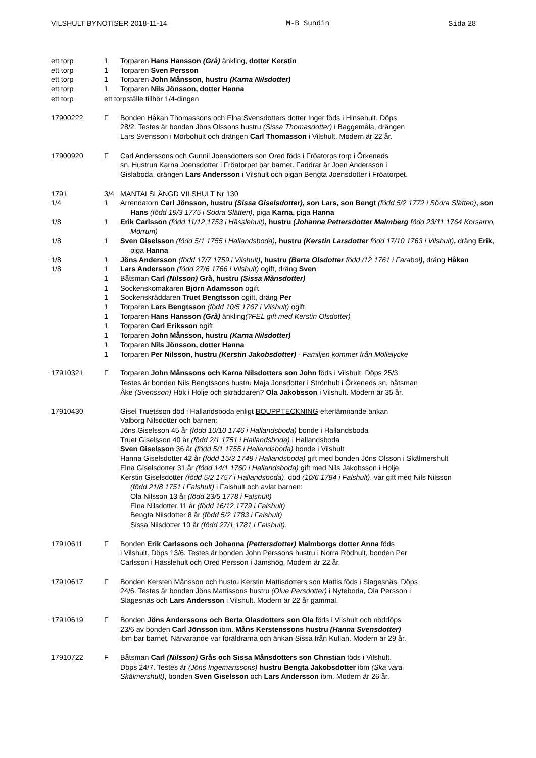VILSHULT BYNOTISER 2018-11-14 M-B Sundin Sida 28
ett torp 1 Torparen Hans Hansson (Grå) änkling, dotter Kerstin
ett torp 1 Torparen Sven Persson
ett torp 1 Torparen John Månsson, hustru (Karna Nilsdotter)
ett torp 1 Torparen Nils Jönsson, dotter Hanna
ett torp ett torpställe tillhör 1/4-dingen
17900222 F Bonden Håkan Thomassons och Elna Svensdotters dotter Inger föds i Hinsehult. Döps
28/2. Testes är bonden Jöns Olssons hustru (Sissa Thomasdotter) i Baggemåla, drängen
Lars Svensson i Mörbohult och drängen Carl Thomasson i Vilshult. Modern är 22 år.
17900920 F Carl Anderssons och Gunnil Joensdotters son Ored föds i Fröatorps torp i Örkeneds
sn. Hustrun Karna Joensdotter i Fröatorpet bar barnet. Faddrar är Joen Andersson i
Gislaboda, drängen Lars Andersson i Vilshult och pigan Bengta Joensdotter i Fröatorpet.
1791 3/4 MANTALSLÄNGD VILSHULT Nr 130
1/4 1 Arrendatorn Carl Jönsson, hustru (Sissa Giselsdotter), son Lars, son Bengt (född 5/2 1772 i Södra Slätten), son Hans (född 19/3 1775 i Södra Slätten), piga Karna, piga Hanna
1/8 1 Erik Carlsson (född 11/12 1753 i Hässlehult), hustru (Johanna Pettersdotter Malmberg född 23/11 1764 Korsamo, Mörrum)
1/8 1 Sven Giselsson (född 5/1 1755 i Hallandsboda), hustru (Kerstin Larsdotter född 17/10 1763 i Vilshult), dräng Erik, piga Hanna
1/8 1 Jöns Andersson (född 17/7 1759 i Vilshult), hustru (Berta Olsdotter född /12 1761 i Farabol), dräng Håkan
1/8 1 Lars Andersson (född 27/6 1766 i Vilshult) ogift, dräng Sven
1 Båtsman Carl (Nilsson) Grå, hustru (Sissa Månsdotter)
1 Sockenskomakaren Björn Adamsson ogift
1 Sockenskräddaren Truet Bengtsson ogift, dräng Per
1 Torparen Lars Bengtsson (född 10/5 1767 i Vilshult) ogift
1 Torparen Hans Hansson (Grå) änkling(?FEL gift med Kerstin Olsdotter)
1 Torparen Carl Eriksson ogift
1 Torparen John Månsson, hustru (Karna Nilsdotter)
1 Torparen Nils Jönsson, dotter Hanna
1 Torparen Per Nilsson, hustru (Kerstin Jakobsdotter) - Familjen kommer från Möllelycke
17910321 F Torparen John Månssons och Karna Nilsdotters son John föds i Vilshult. Döps 25/3.
Testes är bonden Nils Bengtssons hustru Maja Jonsdotter i Strönhult i Örkeneds sn, båtsman
Åke (Svensson) Hök i Holje och skräddaren? Ola Jakobsson i Vilshult. Modern är 35 år.
17910430 Gisel Truetsson död i Hallandsboda enligt BOUPPTECKNING efterlämnande änkan
Valborg Nilsdotter och barnen:
Jöns Giselsson 45 år (född 10/10 1746 i Hallandsboda) bonde i Hallandsboda
Truet Giselsson 40 år (född 2/1 1751 i Hallandsboda) i Hallandsboda
Sven Giselsson 36 år (född 5/1 1755 i Hallandsboda) bonde i Vilshult
Hanna Giselsdotter 42 år (född 15/3 1749 i Hallandsboda) gift med bonden Jöns Olsson i Skälmershult
Elna Giselsdotter 31 år (född 14/1 1760 i Hallandsboda) gift med Nils Jakobsson i Holje
Kerstin Giselsdotter (född 5/2 1757 i Hallandsboda), död (10/6 1784 i Falshult), var gift med Nils Nilsson
(född 21/8 1751 i Falshult) i Falshult och avlat barnen:
Ola Nilsson 13 år (född 23/5 1778 i Falshult)
Elna Nilsdotter 11 år (född 16/12 1779 i Falshult)
Bengta Nilsdotter 8 år (född 5/2 1783 i Falshult)
Sissa Nilsdotter 10 år (född 27/1 1781 i Falshult).
17910611 F Bonden Erik Carlssons och Johanna (Pettersdotter) Malmborgs dotter Anna föds
i Vilshult. Döps 13/6. Testes är bonden John Perssons hustru i Norra Rödhult, bonden Per
Carlsson i Hässlehult och Ored Persson i Jämshög. Modern är 22 år.
17910617 F Bonden Kersten Månsson och hustru Kerstin Mattisdotters son Mattis föds i Slagesnäs. Döps
24/6. Testes är bonden Jöns Mattissons hustru (Olue Persdotter) i Nyteboda, Ola Persson i
Slagesnäs och Lars Andersson i Vilshult. Modern är 22 år gammal.
17910619 F Bonden Jöns Anderssons och Berta Olasdotters son Ola föds i Vilshult och nöddöps
23/6 av bonden Carl Jönsson ibm. Måns Kerstenssons hustru (Hanna Svensdotter)
ibm bar barnet. Närvarande var föräldrarna och änkan Sissa från Kullan. Modern är 29 år.
17910722 F Båtsman Carl (Nilsson) Grås och Sissa Månsdotters son Christian föds i Vilshult.
Döps 24/7. Testes är (Jöns Ingemanssons) hustru Bengta Jakobsdotter ibm (Ska vara
Skälmershult), bonden Sven Giselsson och Lars Andersson ibm. Modern är 26 år.